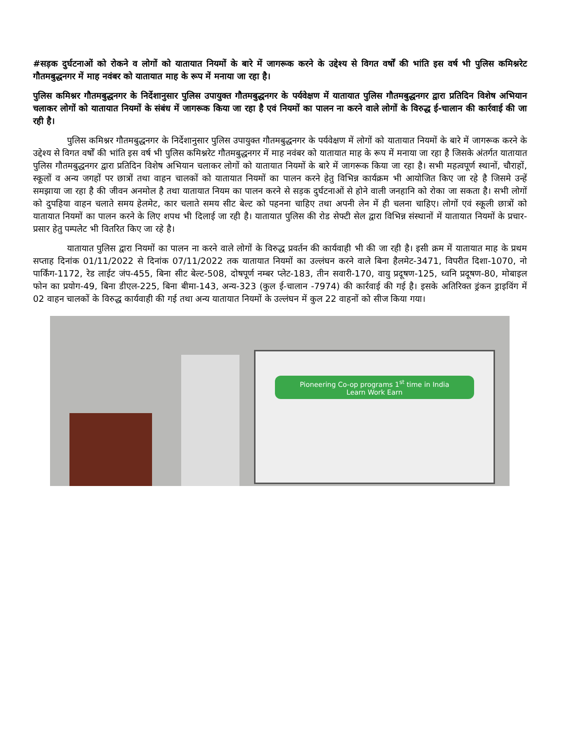#सड़क दुर्घटनाओं को रोकने व लोगों को यातायात नियमों के बारे में जागरूक करने के उद्देश्य से विगत वर्षों की भांति इस वर्ष भी पुलिस कमिश्नरेट गौतमबुद्धनगर में माह नवंबर को यातायात माह के रूप में मनाया जा रहा है।
पुलिस कमिश्नर गौतमबुद्धनगर के निर्देशानुसार पुलिस उपायुक्त गौतमबुद्धनगर के पर्यवेक्षण में यातायात पुलिस गौतमबुद्धनगर द्वारा प्रतिदिन विशेष अभियान चलाकर लोगों को यातायात नियमों के संबंध में जागरूक किया जा रहा है एवं नियमों का पालन ना करने वाले लोगों के विरुद्ध ई-चालान की कार्रवाई की जा रही है।
पुलिस कमिश्नर गौतमबुद्धनगर के निर्देशानुसार पुलिस उपायुक्त गौतमबुद्धनगर के पर्यवेक्षण में लोगों को यातायात नियमों के बारे में जागरूक करने के उद्देश्य से विगत वर्षों की भांति इस वर्ष भी पुलिस कमिश्नरेट गौतमबुद्धनगर में माह नवंबर को यातायात माह के रूप में मनाया जा रहा है जिसके अंतर्गत यातायात पुलिस गौतमबुद्धनगर द्वारा प्रतिदिन विशेष अभियान चलाकर लोगों को यातायात नियमों के बारे में जागरूक किया जा रहा है। सभी महत्वपूर्ण स्थानों, चौराहों, स्कूलों व अन्य जगहों पर छात्रों तथा वाहन चालकों को यातायात नियमों का पालन करने हेतु विभिन्न कार्यक्रम भी आयोजित किए जा रहे है जिसमे उन्हें समझाया जा रहा है की जीवन अनमोल है तथा यातायात नियम का पालन करने से सड़क दुर्घटनाओं से होने वाली जनहानि को रोका जा सकता है। सभी लोगों को दुपहिया वाहन चलाते समय हेलमेट, कार चलाते समय सीट बेल्ट को पहनना चाहिए तथा अपनी लेन में ही चलना चाहिए। लोगों एवं स्कूली छात्रों को यातायात नियमों का पालन करने के लिए शपथ भी दिलाई जा रही है। यातायात पुलिस की रोड सेफ्टी सेल द्वारा विभिन्न संस्थानों में यातायात नियमों के प्रचार-प्रसार हेतु पम्पलेट भी वितरित किए जा रहे है।
यातायात पुलिस द्वारा नियमों का पालन ना करने वाले लोगों के विरुद्ध प्रवर्तन की कार्यवाही भी की जा रही है। इसी क्रम में यातायात माह के प्रथम सप्ताह दिनांक 01/11/2022 से दिनांक 07/11/2022 तक यातायात नियमों का उल्लंघन करने वाले बिना हैलमेट-3471, विपरीत दिशा-1070, नो पार्किंग-1172, रेड लाईट जंप-455, बिना सीट बेल्ट-508, दोषपूर्ण नम्बर प्लेट-183, तीन सवारी-170, वायु प्रदूषण-125, ध्वनि प्रदूषण-80, मोबाइल फोन का प्रयोग-49, बिना डीएल-225, बिना बीमा-143, अन्य-323 (कुल ई-चालान -7974) की कार्रवाई की गई है। इसके अतिरिक्त ड्रंकन ड्राइविंग में 02 वाहन चालकों के विरुद्ध कार्यवाही की गई तथा अन्य यातायात नियमों के उल्लंघन में कुल 22 वाहनों को सीज किया गया।
Pioneering Co-op programs 1<sup>st</sup> time in India
Learn Work Earn